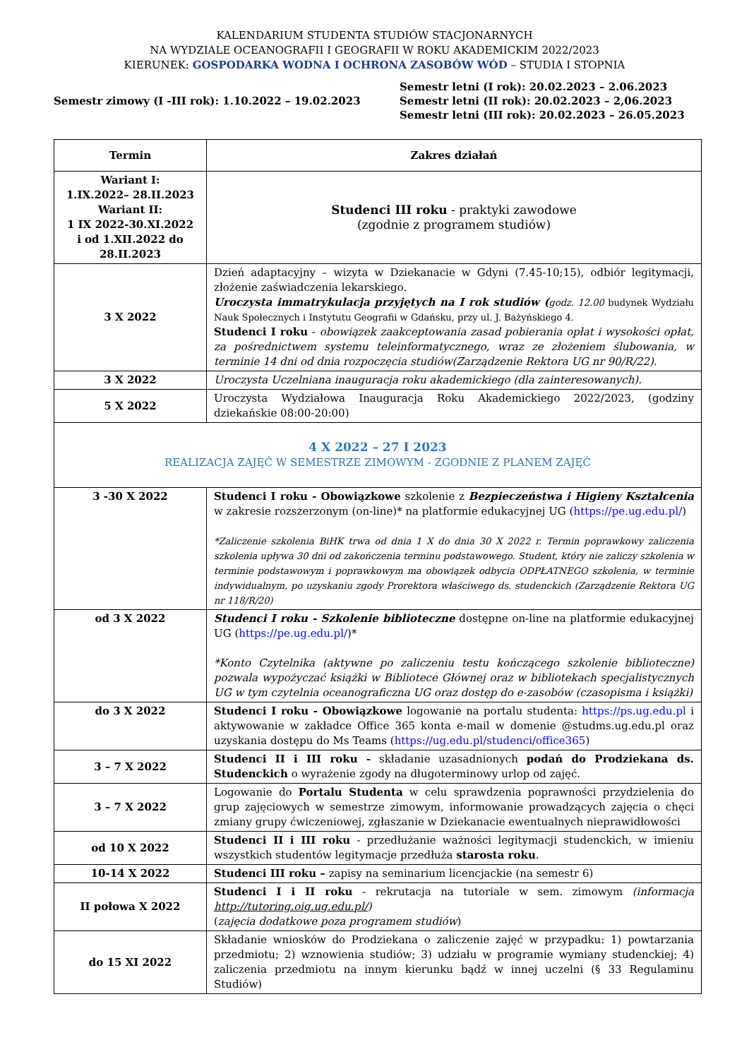KALENDARIUM STUDENTA STUDIÓW STACJONARNYCH
NA WYDZIALE OCEANOGRAFII I GEOGRAFII W ROKU AKADEMICKIM 2022/2023
KIERUNEK: GOSPODARKA WODNA I OCHRONA ZASOBÓW WÓD – STUDIA I STOPNIA
Semestr zimowy (I -III rok): 1.10.2022 – 19.02.2023
Semestr letni (I rok): 20.02.2023 – 2.06.2023
Semestr letni (II rok): 20.02.2023 – 2,06.2023
Semestr letni (III rok): 20.02.2023 – 26.05.2023
| Termin | Zakres działań |
| --- | --- |
| Wariant I: 1.IX.2022– 28.II.2023 Wariant II: 1 IX 2022-30.XI.2022 i od 1.XII.2022 do 28.II.2023 | Studenci III roku - praktyki zawodowe (zgodnie z programem studiów) |
| 3 X 2022 | Dzień adaptacyjny – wizyta w Dziekanacie w Gdyni (7.45-10;15), odbiór legitymacji, złożenie zaświadczenia lekarskiego. Uroczysta immatrykulacja przyjętych na I rok studiów ( godz. 12.00 budynek Wydziału Nauk Społecznych i Instytutu Geografii w Gdańsku, przy ul. J. Bażyńskiego 4. Studenci I roku - obowiązek zaakceptowania zasad pobierania opłat i wysokości opłat, za pośrednictwem systemu teleinformatycznego, wraz ze złożeniem ślubowania, w terminie 14 dni od dnia rozpoczęcia studiów(Zarządzenie Rektora UG nr 90/R/22). |
| 3 X 2022 | Uroczysta Uczelniana inauguracja roku akademickiego (dla zainteresowanych). |
| 5 X 2022 | Uroczysta Wydziałowa Inauguracja Roku Akademickiego 2022/2023, (godziny dziekańskie 08:00-20:00) |
| 4 X 2022 – 27 I 2023 REALIZACJA ZAJĘĆ W SEMESTRZE ZIMOWYM - ZGODNIE Z PLANEM ZAJĘĆ | |
| 3 -30 X 2022 | Studenci I roku - Obowiązkowe szkolenie z Bezpieczeństwa i Higieny Kształcenia w zakresie rozszerzonym (on-line)* na platformie edukacyjnej UG ( https://pe.ug.edu.pl/ ) *Zaliczenie szkolenia BiHK trwa od dnia 1 X do dnia 30 X 2022 r. Termin poprawkowy zaliczenia szkolenia upływa 30 dni od zakończenia terminu podstawowego. Student, który nie zaliczy szkolenia w terminie podstawowym i poprawkowym ma obowiązek odbycia ODPŁATNEGO szkolenia, w terminie indywidualnym, po uzyskaniu zgody Prorektora właściwego ds. studenckich (Zarządzenie Rektora UG nr 118/R/20) |
| od 3 X 2022 | Studenci I roku - Szkolenie biblioteczne dostępne on-line na platformie edukacyjnej UG ( https://pe.ug.edu.pl/ )* *Konto Czytelnika (aktywne po zaliczeniu testu kończącego szkolenie biblioteczne) pozwala wypożyczać książki w Bibliotece Głównej oraz w bibliotekach specjalistycznych UG w tym czytelnia oceanograficzna UG oraz dostęp do e-zasobów (czasopisma i książki) |
| do 3 X 2022 | Studenci I roku - Obowiązkowe logowanie na portalu studenta: https://ps.ug.edu.pl i aktywowanie w zakładce Office 365 konta e-mail w domenie @studms.ug.edu.pl oraz uzyskania dostępu do Ms Teams ( https://ug.edu.pl/studenci/office365 ) |
| 3 – 7 X 2022 | Studenci II i III roku - składanie uzasadnionych podań do Prodziekana ds. Studenckich o wyrażenie zgody na długoterminowy urlop od zajęć. |
| 3 – 7 X 2022 | Logowanie do Portalu Studenta w celu sprawdzenia poprawności przydzielenia do grup zajęciowych w semestrze zimowym, informowanie prowadzących zajęcia o chęci zmiany grupy ćwiczeniowej, zgłaszanie w Dziekanacie ewentualnych nieprawidłowości |
| od 10 X 2022 | Studenci II i III roku - przedłużanie ważności legitymacji studenckich, w imieniu wszystkich studentów legitymacje przedłuża starosta roku . |
| 10-14 X 2022 | Studenci III roku – zapisy na seminarium licencjackie (na semestr 6) |
| II połowa X 2022 | Studenci I i II roku - rekrutacja na tutoriale w sem. zimowym (informacja http://tutoring.oig.ug.edu.pl/ ) ( zajęcia dodatkowe poza programem studiów ) |
| do 15 XI 2022 | Składanie wniosków do Prodziekana o zaliczenie zajęć w przypadku: 1) powtarzania przedmiotu; 2) wznowienia studiów; 3) udziału w programie wymiany studenckiej; 4) zaliczenia przedmiotu na innym kierunku bądź w innej uczelni (§ 33 Regulaminu Studiów) |